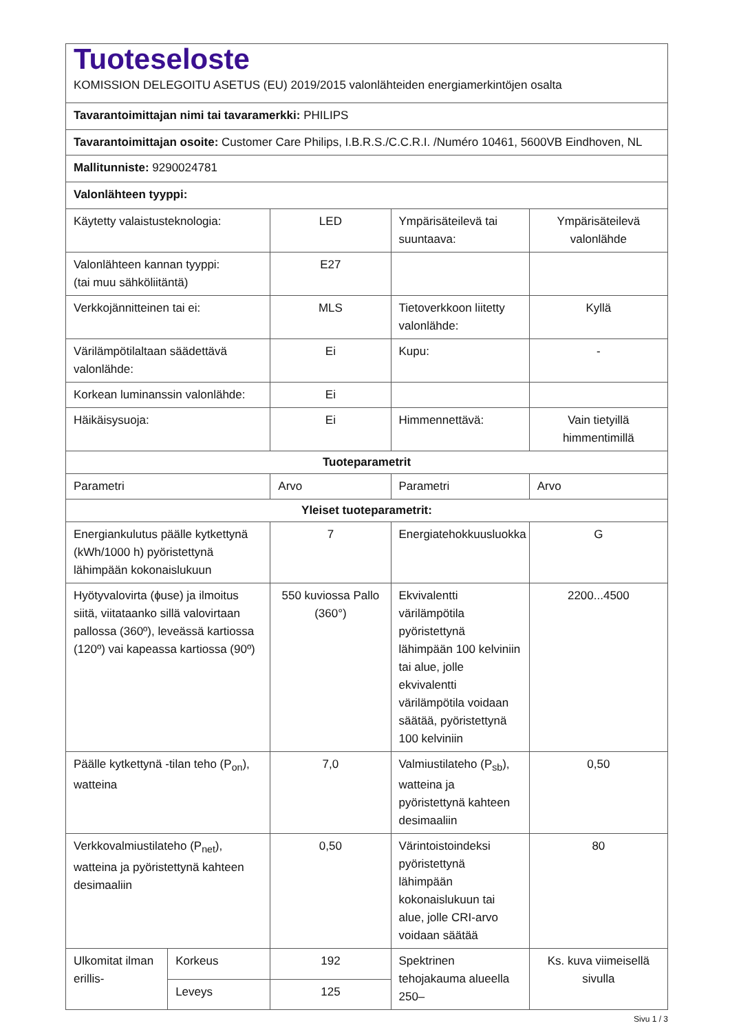| Tuoteseloste KOMISSION DELEGOITU ASETUS (EU) 2019/2015 valonlähteiden energiamerkintöjen osalta | | | | |
| Tavarantoimittajan nimi tai tavaramerkki: PHILIPS | | | | |
| Tavarantoimittajan osoite: Customer Care Philips, I.B.R.S./C.C.R.I. /Numéro 10461, 5600VB Eindhoven, NL | | | | |
| Mallitunniste: 9290024781 | | | | |
| Valonlähteen tyyppi: | | | | |
| Käytetty valaistusteknologia: | | LED | Ympärisäteilevä tai suuntaava: | Ympärisäteilevä valonlähde |
| Valonlähteen kannan tyyppi: (tai muu sähköliitäntä) | | E27 | | |
| Verkkojännitteinen tai ei: | | MLS | Tietoverkkoon liitetty valonlähde: | Kyllä |
| Värilämpötilaltaan säädettävä valonlähde: | | Ei | Kupu: | - |
| Korkean luminanssin valonlähde: | | Ei | | |
| Häikäisysuoja: | | Ei | Himmennettävä: | Vain tietyillä himmentimillä |
| Tuoteparametrit | | | | |
| Parametri | | Arvo | Parametri | Arvo |
| Yleiset tuoteparametrit: | | | | |
| Energiankulutus päälle kytkettynä (kWh/1000 h) pyöristettynä lähimpään kokonaislukuun | | 7 | Energiatehokkuusluokka | G |
| Hyötyvalovirta (ɸuse) ja ilmoitus siitä, viitataanko sillä valovirtaan pallossa (360º), leveässä kartiossa (120º) vai kapeassa kartiossa (90º) | | 550 kuviossa Pallo (360°) | Ekvivalentti värilämpötila pyöristettynä lähimpään 100 kelviniin tai alue, jolle ekvivalentti värilämpötila voidaan säätää, pyöristettynä 100 kelviniin | 2200...4500 |
| Päälle kytkettynä -tilan teho (P<sub>on</sub>), watteina | | 7,0 | Valmiustilateho (P<sub>sb</sub>), watteina ja pyöristettynä kahteen desimaaliin | 0,50 |
| Verkkovalmiustilateho (P<sub>net</sub>), watteina ja pyöristettynä kahteen desimaaliin | | 0,50 | Värintoistoindeksi pyöristettynä lähimpään kokonaislukuun tai alue, jolle CRI-arvo voidaan säätää | 80 |
| Ulkomitat ilman erillis- | Korkeus | 192 | Spektrinen tehojakauma alueella 250– | Ks. kuva viimeisellä sivulla |
| | Leveys | 125 | | |
Sivu 1 / 3